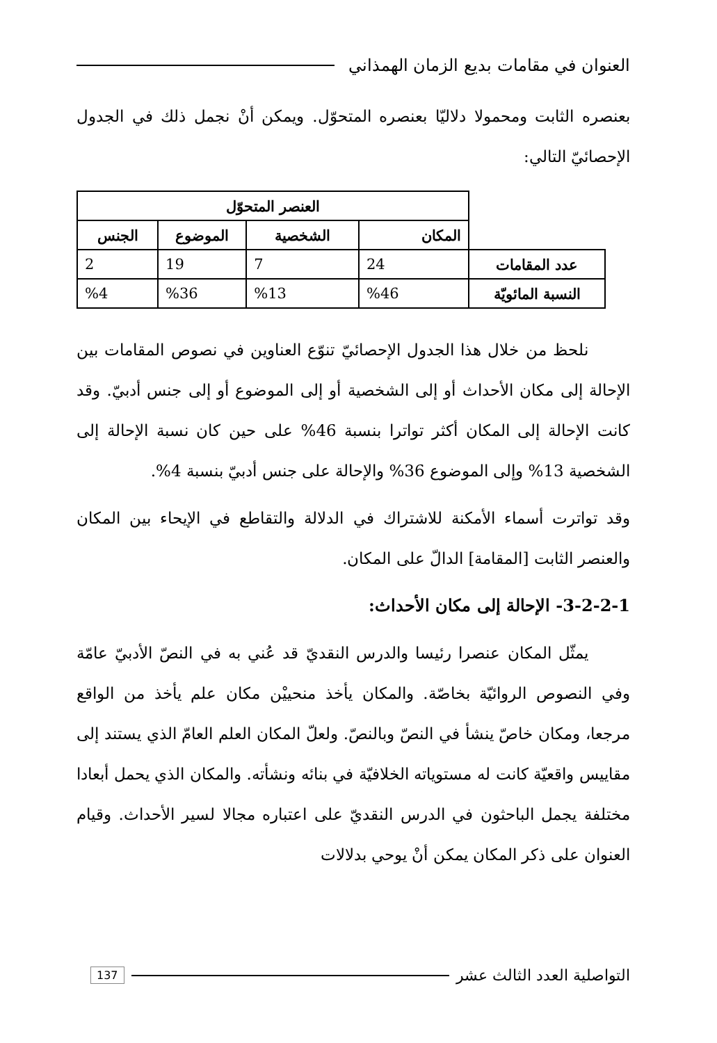العنوان في مقامات بديع الزمان الهمذاني
بعنصره الثابت ومحمولا دلاليّا بعنصره المتحوّل. ويمكن أنْ نجمل ذلك في الجدول الإحصائيّ التالي:
| | العنصر المتحوّل | | | |
| --- | --- | --- | --- | --- |
| | المكان | الشخصية | الموضوع | الجنس |
| عدد المقامات | 24 | 7 | 19 | 2 |
| النسبة المائويّة | %46 | %13 | %36 | %4 |
نلحظ من خلال هذا الجدول الإحصائيّ تنوّع العناوين في نصوص المقامات بين الإحالة إلى مكان الأحداث أو إلى الشخصية أو إلى الموضوع أو إلى جنس أدبيّ. وقد كانت الإحالة إلى المكان أكثر تواترا بنسبة 46% على حين كان نسبة الإحالة إلى الشخصية 13% وإلى الموضوع 36% والإحالة على جنس أدبيّ بنسبة 4%.
وقد تواترت أسماء الأمكنة للاشتراك في الدلالة والتقاطع في الإيحاء بين المكان والعنصر الثابت [المقامة] الدالّ على المكان.
3-2-2-1- الإحالة إلى مكان الأحداث:
يمثّل المكان عنصرا رئيسا والدرس النقديّ قد عُني به في النصّ الأدبيّ عامّة وفي النصوص الروائيّة بخاصّة. والمكان يأخذ منحييْن مكان علم يأخذ من الواقع مرجعا، ومكان خاصّ ينشأ في النصّ وبالنصّ. ولعلّ المكان العلم العامّ الذي يستند إلى مقاييس واقعيّة كانت له مستوياته الخلافيّة في بنائه ونشأته. والمكان الذي يحمل أبعادا مختلفة يجمل الباحثون في الدرس النقديّ على اعتباره مجالا لسير الأحداث. وقيام العنوان على ذكر المكان يمكن أنْ يوحي بدلالات
التواصلية العدد الثالث عشر 137